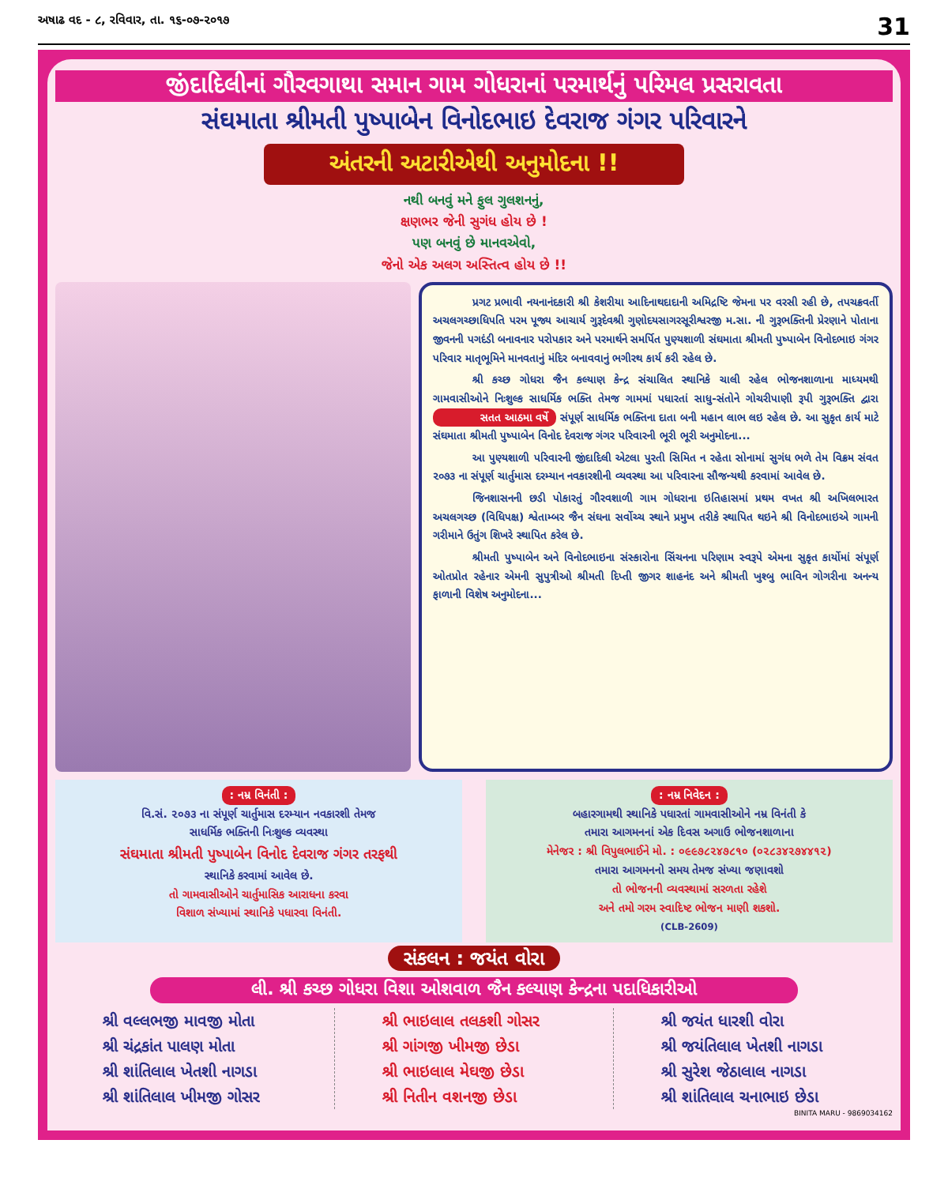અષાઢ વદ - ૮, રવિવાર, તા. ૧૬-૦૭-૨૦૧૭ 31
જીંદાદિલીનાં ગૌરવગાથા સમાન ગામ ગોધરાનાં પરમાર્થનું પરિમલ પ્રસરાવતા
સંઘમાતા શ્રીમતી પુષ્પાબેન વિનોદભાઇ દેવરાજ ગંગર પરિવારને
અંતરની અટારીએથી અનુમોદના !!
નથી બનવું મને ફુલ ગુલશનનું,
ક્ષણભર જેની સુગંધ હોય છે !
પણ બનવું છે માનવએવો,
જેનો એક અલગ અસ્તિત્વ હોય છે !!
પ્રગટ પ્રભાવી નયનાનંદકારી શ્રી કેશરીયા આદિનાથદાદાની અમિદ્રષ્ટિ જેમના પર વરસી રહી છે, તપચક્રવર્તી અચલગચ્છાધિપતિ પરમ પૂજ્ય આચાર્ય ગુરૂદેવશ્રી ગુણોદયસાગરસૂરીશ્વરજી મ.સા. ની ગુરૂભક્તિની પ્રેરણાને પોતાના જીવનની પગદંડી બનાવનાર પરોપકાર અને પરમાર્થને સમર્પિત પુણ્યશાળી સંઘમાતા શ્રીમતી પુષ્પાબેન વિનોદભાઇ ગંગર પરિવાર માતૃભૂમિને માનવતાનું મંદિર બનાવવાનું ભગીરથ કાર્ય કરી રહેલ છે.
શ્રી કચ્છ ગોધરા જૈન કલ્યાણ કેન્દ્ર સંચાલિત સ્થાનિકે ચાલી રહેલ ભોજનશાળાના માધ્યમથી ગામવાસીઓને નિઃશુલ્ક સાધર્મિક ભક્તિ તેમજ ગામમાં પધારતાં સાધુ-સંતોને ગોચરીપાણી રૂપી ગુરૂભક્તિ દ્વારા સતત આઠમા વર્ષે સંપૂર્ણ સાધર્મિક ભક્તિના દાતા બની મહાન લાભ લઇ રહેલ છે. આ સુકૃત કાર્ય માટે સંઘમાતા શ્રીમતી પુષ્પાબેન વિનોદ દેવરાજ ગંગર પરિવારની ભૂરી ભૂરી અનુમોદના...
આ પુણ્યશાળી પરિવારની જીંદાદિલી એટલા પુરતી સિમિત ન રહેતા સોનામાં સુગંધ ભળે તેમ વિક્રમ સંવત ૨૦૭૩ ના સંપૂર્ણ ચાર્તુમાસ દરમ્યાન નવકારશીની વ્યવસ્થા આ પરિવારના સૌજન્યથી કરવામાં આવેલ છે.
જિનશાસનની છડી પોકારતું ગૌરવશાળી ગામ ગોધરાના ઇતિહાસમાં પ્રથમ વખત શ્રી અખિલભારત અચલગચ્છ (વિધિપક્ષ) શ્વેતામ્બર જૈન સંઘના સર્વોચ્ચ સ્થાને પ્રમુખ તરીકે સ્થાપિત થઇને શ્રી વિનોદભાઇએ ગામની ગરીમાને ઉતુંગ શિખરે સ્થાપિત કરેલ છે.
શ્રીમતી પુષ્પાબેન અને વિનોદભાઇના સંસ્કારોના સિંચનના પરિણામ સ્વરૂપે એમના સુકૃત કાર્યોમાં સંપૂર્ણ ઓતપ્રોત રહેનાર એમની સુપુત્રીઓ શ્રીમતી દિપ્તી જીગર શાહનંદ અને શ્રીમતી ખુશ્બુ ભાવિન ગોગરીના અનન્ય ફાળાની વિશેષ અનુમોદના...
: નમ્ર વિનંતી :
વિ.સં. ૨૦૭૩ ના સંપૂર્ણ ચાર્તુમાસ દરમ્યાન નવકારશી તેમજ
સાધર્મિક ભક્તિની નિઃશુલ્ક વ્યવસ્થા
સંઘમાતા શ્રીમતી પુષ્પાબેન વિનોદ દેવરાજ ગંગર તરફથી
સ્થાનિકે કરવામાં આવેલ છે.
તો ગામવાસીઓને ચાર્તુમાસિક આરાધના કરવા
વિશાળ સંખ્યામાં સ્થાનિકે પધારવા વિનંતી.
: નમ્ર નિવેદન :
બહારગામથી સ્થાનિકે પધારતાં ગામવાસીઓને નમ્ર વિનંતી કે
તમારા આગમનનાં એક દિવસ અગાઉ ભોજનશાળાના
મેનેજર : શ્રી વિપુલભાઈને મો. : ૦૯૯૭૮૨૪૭૮૧૦ (૦૨૮૩૪૨૭૪૪૧૨)
તમારા આગમનનો સમય તેમજ સંખ્યા જણાવશો
તો ભોજનની વ્યવસ્થામાં સરળતા રહેશે
અને તમો ગરમ સ્વાદિષ્ટ ભોજન માણી શકશો.
(CLB-2609)
સંકલન : જયંત વોરા
લી. શ્રી કચ્છ ગોધરા વિશા ઓશવાળ જૈન કલ્યાણ કેન્દ્રના પદાધિકારીઓ
શ્રી વલ્લભજી માવજી મોતા
શ્રી ચંદ્રકાંત પાલણ મોતા
શ્રી શાંતિલાલ ખેતશી નાગડા
શ્રી શાંતિલાલ ખીમજી ગોસર
શ્રી ભાઇલાલ તલકશી ગોસર
શ્રી ગાંગજી ખીમજી છેડા
શ્રી ભાઇલાલ મેઘજી છેડા
શ્રી નિતીન વશનજી છેડા
શ્રી જયંત ધારશી વોરા
શ્રી જયંતિલાલ ખેતશી નાગડા
શ્રી સુરેશ જેઠાલાલ નાગડા
શ્રી શાંતિલાલ ચનાભાઇ છેડા
BINITA MARU - 9869034162